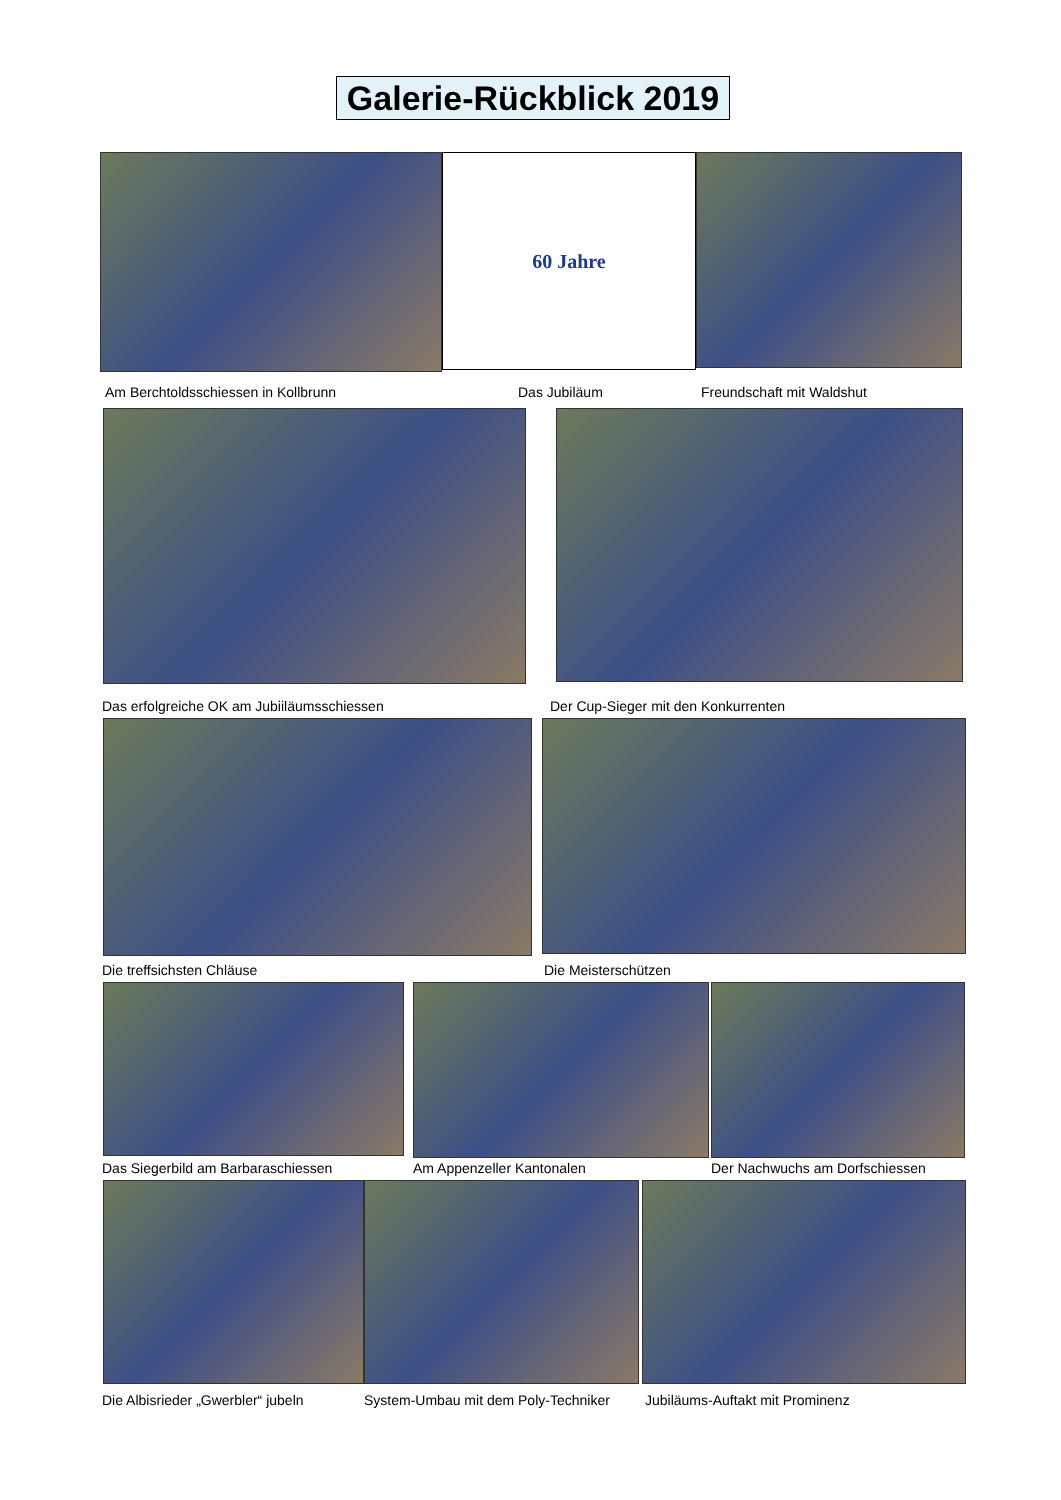Galerie-Rückblick 2019
60 Jahre
Am Berchtoldsschiessen in Kollbrunn Das Jubiläum Freundschaft mit Waldshut
Das erfolgreiche OK am Jubiiläumsschiessen Der Cup-Sieger mit den Konkurrenten
Die treffsichsten Chläuse Die Meisterschützen
Das Siegerbild am Barbaraschiessen Am Appenzeller Kantonalen Der Nachwuchs am Dorfschiessen
Die Albisrieder „Gwerbler“ jubeln System-Umbau mit dem Poly-Techniker Jubiläums-Auftakt mit Prominenz